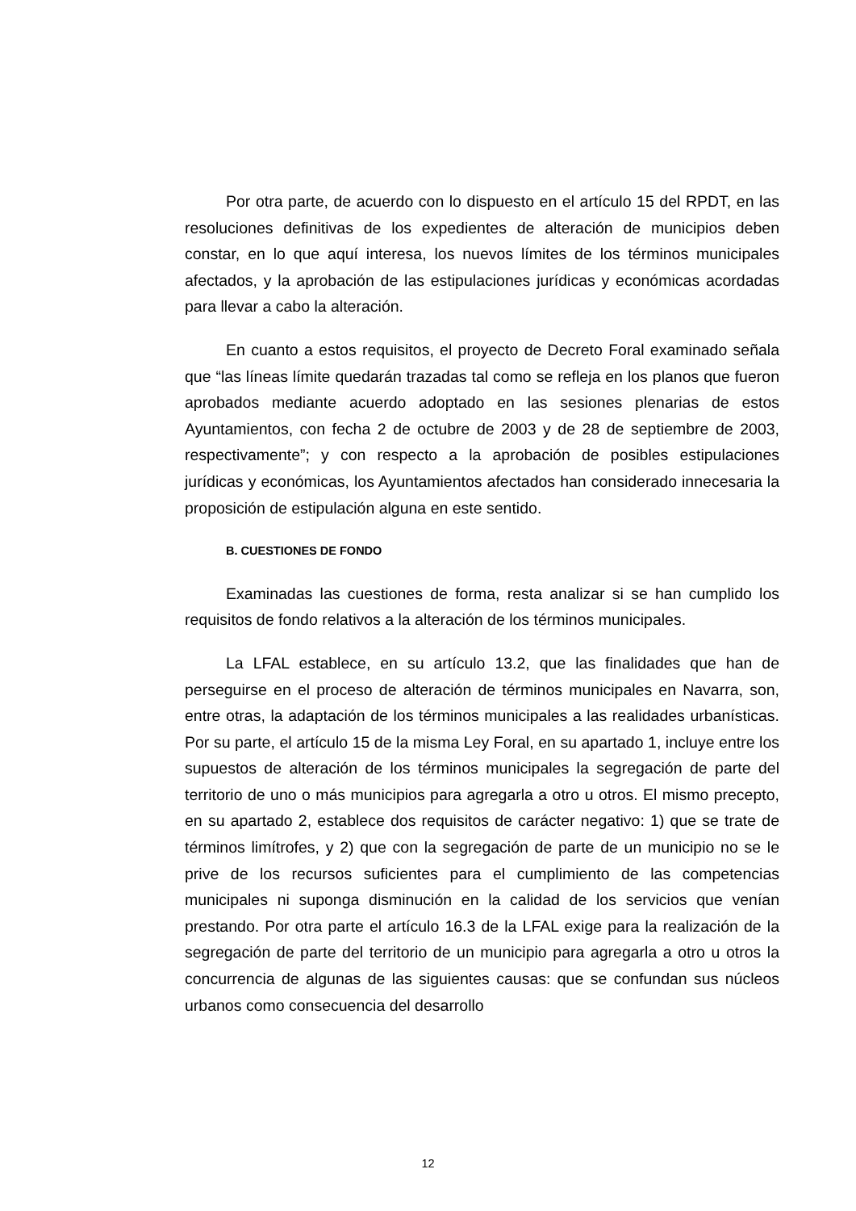Por otra parte, de acuerdo con lo dispuesto en el artículo 15 del RPDT, en las resoluciones definitivas de los expedientes de alteración de municipios deben constar, en lo que aquí interesa, los nuevos límites de los términos municipales afectados, y la aprobación de las estipulaciones jurídicas y económicas acordadas para llevar a cabo la alteración.
En cuanto a estos requisitos, el proyecto de Decreto Foral examinado señala que “las líneas límite quedarán trazadas tal como se refleja en los planos que fueron aprobados mediante acuerdo adoptado en las sesiones plenarias de estos Ayuntamientos, con fecha 2 de octubre de 2003 y de 28 de septiembre de 2003, respectivamente”; y con respecto a la aprobación de posibles estipulaciones jurídicas y económicas, los Ayuntamientos afectados han considerado innecesaria la proposición de estipulación alguna en este sentido.
B. CUESTIONES DE FONDO
Examinadas las cuestiones de forma, resta analizar si se han cumplido los requisitos de fondo relativos a la alteración de los términos municipales.
La LFAL establece, en su artículo 13.2, que las finalidades que han de perseguirse en el proceso de alteración de términos municipales en Navarra, son, entre otras, la adaptación de los términos municipales a las realidades urbanísticas. Por su parte, el artículo 15 de la misma Ley Foral, en su apartado 1, incluye entre los supuestos de alteración de los términos municipales la segregación de parte del territorio de uno o más municipios para agregarla a otro u otros. El mismo precepto, en su apartado 2, establece dos requisitos de carácter negativo: 1) que se trate de términos limítrofes, y 2) que con la segregación de parte de un municipio no se le prive de los recursos suficientes para el cumplimiento de las competencias municipales ni suponga disminución en la calidad de los servicios que venían prestando. Por otra parte el artículo 16.3 de la LFAL exige para la realización de la segregación de parte del territorio de un municipio para agregarla a otro u otros la concurrencia de algunas de las siguientes causas: que se confundan sus núcleos urbanos como consecuencia del desarrollo
12